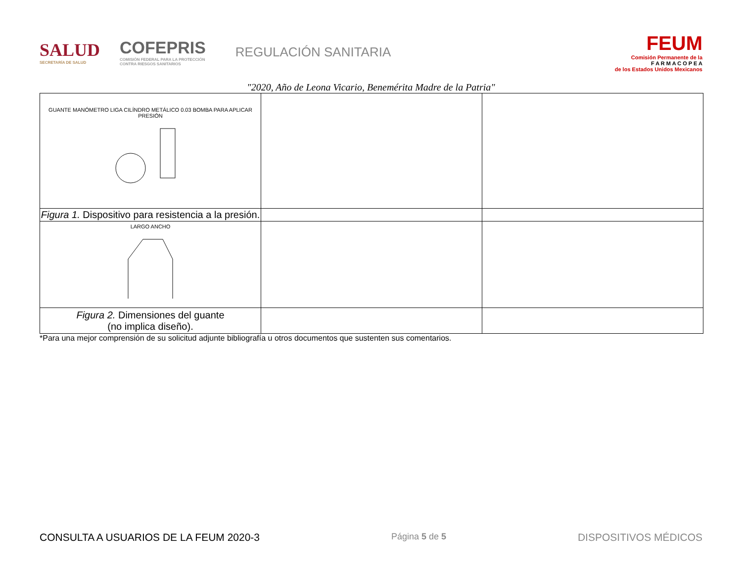SALUD
SECRETARÍA DE SALUD
COFEPRIS
COMISIÓN FEDERAL PARA LA PROTECCIÓN
CONTRA RIESGOS SANITARIOS
REGULACIÓN SANITARIA
FEUM
Comisión Permanente de la
F A R M A C O P E A
de los Estados Unidos Mexicanos
"2020, Año de Leona Vicario, Benemérita Madre de la Patria"
| GUANTE MANÓMETRO LIGA CILÍNDRO METÁLICO 0.03 BOMBA PARA APLICAR PRESIÓN | | |
| Figura 1. Dispositivo para resistencia a la presión. | | |
| LARGO ANCHO | | |
| Figura 2. Dimensiones del guante (no implica diseño). | | |
*Para una mejor comprensión de su solicitud adjunte bibliografía u otros documentos que sustenten sus comentarios.
CONSULTA A USUARIOS DE LA FEUM 2020-3 Página 5 de 5 DISPOSITIVOS MÉDICOS